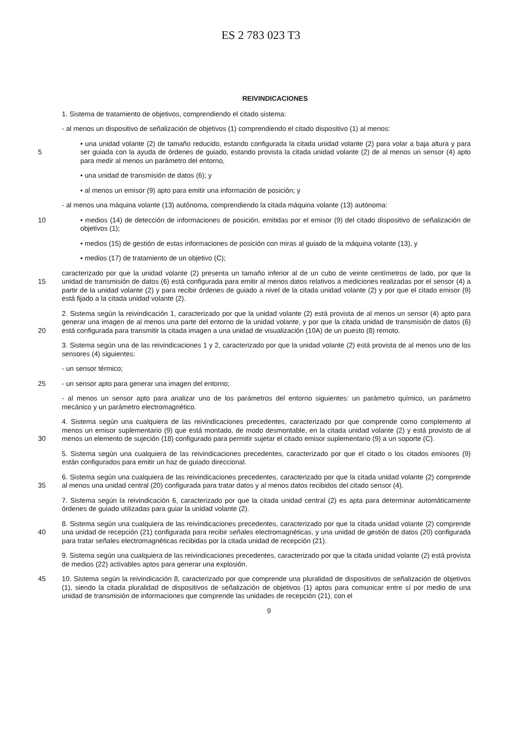ES 2 783 023 T3
REIVINDICACIONES
1. Sistema de tratamiento de objetivos, comprendiendo el citado sistema:
- al menos un dispositivo de señalización de objetivos (1) comprendiendo el citado dispositivo (1) al menos:
5 • una unidad volante (2) de tamaño reducido, estando configurada la citada unidad volante (2) para volar a baja altura y para ser guiada con la ayuda de órdenes de guiado, estando provista la citada unidad volante (2) de al menos un sensor (4) apto para medir al menos un parámetro del entorno,
• una unidad de transmisión de datos (6); y
• al menos un emisor (9) apto para emitir una información de posición; y
- al menos una máquina volante (13) autónoma, comprendiendo la citada máquina volante (13) autónoma:
10 • medios (14) de detección de informaciones de posición, emitidas por el emisor (9) del citado dispositivo de señalización de objetivos (1);
• medios (15) de gestión de estas informaciones de posición con miras al guiado de la máquina volante (13), y
• medios (17) de tratamiento de un objetivo (C);
15 caracterizado por que la unidad volante (2) presenta un tamaño inferior al de un cubo de veinte centímetros de lado, por que la unidad de transmisión de datos (6) está configurada para emitir al menos datos relativos a mediciones realizadas por el sensor (4) a partir de la unidad volante (2) y para recibir órdenes de guiado a nivel de la citada unidad volante (2) y por que el citado emisor (9) está fijado a la citada unidad volante (2).
20 2. Sistema según la reivindicación 1, caracterizado por que la unidad volante (2) está provista de al menos un sensor (4) apto para generar una imagen de al menos una parte del entorno de la unidad volante, y por que la citada unidad de transmisión de datos (6) está configurada para transmitir la citada imagen a una unidad de visualización (10A) de un puesto (8) remoto.
3. Sistema según una de las reivindicaciones 1 y 2, caracterizado por que la unidad volante (2) está provista de al menos uno de los sensores (4) siguientes:
- un sensor térmico;
25 - un sensor apto para generar una imagen del entorno;
- al menos un sensor apto para analizar uno de los parámetros del entorno siguientes: un parámetro químico, un parámetro mecánico y un parámetro electromagnético.
30 4. Sistema según una cualquiera de las reivindicaciones precedentes, caracterizado por que comprende como complemento al menos un emisor suplementario (9) que está montado, de modo desmontable, en la citada unidad volante (2) y está provisto de al menos un elemento de sujeción (18) configurado para permitir sujetar el citado emisor suplementario (9) a un soporte (C).
5. Sistema según una cualquiera de las reivindicaciones precedentes, caracterizado por que el citado o los citados emisores (9) están configurados para emitir un haz de guiado direccional.
35 6. Sistema según una cualquiera de las reivindicaciones precedentes, caracterizado por que la citada unidad volante (2) comprende al menos una unidad central (20) configurada para tratar datos y al menos datos recibidos del citado sensor (4).
7. Sistema según la reivindicación 6, caracterizado por que la citada unidad central (2) es apta para determinar automáticamente órdenes de guiado utilizadas para guiar la unidad volante (2).
40 8. Sistema según una cualquiera de las reivindicaciones precedentes, caracterizado por que la citada unidad volante (2) comprende una unidad de recepción (21) configurada para recibir señales electromagnéticas, y una unidad de gestión de datos (20) configurada para tratar señales electromagnéticas recibidas por la citada unidad de recepción (21).
9. Sistema según una cualquiera de las reivindicaciones precedentes, caracterizado por que la citada unidad volante (2) está provista de medios (22) activables aptos para generar una explosión.
45 10. Sistema según la reivindicación 8, caracterizado por que comprende una pluralidad de dispositivos de señalización de objetivos (1), siendo la citada pluralidad de dispositivos de señalización de objetivos (1) aptos para comunicar entre sí por medio de una unidad de transmisión de informaciones que comprende las unidades de recepción (21), con el
9